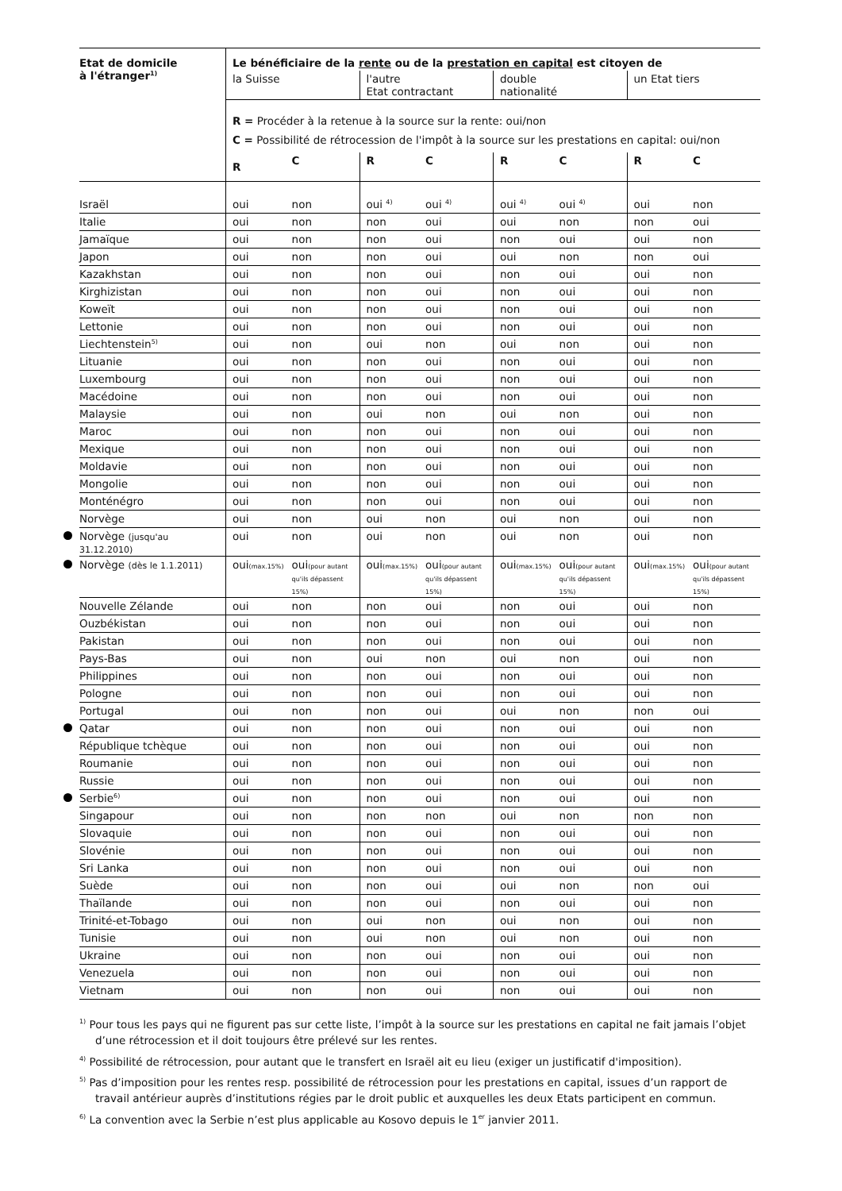| Etat de domicile à l'étranger<sup>1)</sup> | Le bénéficiaire de la rente ou de la prestation en capital est citoyen de | | | | | | | |
| --- | --- | --- | --- | --- | --- | --- | --- | --- |
| | la Suisse | | l'autre Etat contractant | | double nationalité | | un Etat tiers | |
| | R = Procéder à la retenue à la source sur la rente: oui/non C = Possibilité de rétrocession de l'impôt à la source sur les prestations en capital: oui/non | | | | | | | |
| | R | C | R | C | R | C | R | C |
| Israël | oui | non | oui <sup>4)</sup> | oui <sup>4)</sup> | oui <sup>4)</sup> | oui <sup>4)</sup> | oui | non |
| Italie | oui | non | non | oui | oui | non | non | oui |
| Jamaïque | oui | non | non | oui | non | oui | oui | non |
| Japon | oui | non | non | oui | oui | non | non | oui |
| Kazakhstan | oui | non | non | oui | non | oui | oui | non |
| Kirghizistan | oui | non | non | oui | non | oui | oui | non |
| Koweït | oui | non | non | oui | non | oui | oui | non |
| Lettonie | oui | non | non | oui | non | oui | oui | non |
| Liechtenstein<sup>5)</sup> | oui | non | oui | non | oui | non | oui | non |
| Lituanie | oui | non | non | oui | non | oui | oui | non |
| Luxembourg | oui | non | non | oui | non | oui | oui | non |
| Macédoine | oui | non | non | oui | non | oui | oui | non |
| Malaysie | oui | non | oui | non | oui | non | oui | non |
| Maroc | oui | non | non | oui | non | oui | oui | non |
| Mexique | oui | non | non | oui | non | oui | oui | non |
| Moldavie | oui | non | non | oui | non | oui | oui | non |
| Mongolie | oui | non | non | oui | non | oui | oui | non |
| Monténégro | oui | non | non | oui | non | oui | oui | non |
| Norvège | oui | non | oui | non | oui | non | oui | non |
| Norvège (jusqu'au 31.12.2010) | oui | non | oui | non | oui | non | oui | non |
| Norvège (dès le 1.1.2011) | oui (max.15%) | oui (pour autant qu'ils dépassent 15%) | oui (max.15%) | oui (pour autant qu'ils dépassent 15%) | oui (max.15%) | oui (pour autant qu'ils dépassent 15%) | oui (max.15%) | oui (pour autant qu'ils dépassent 15%) |
| Nouvelle Zélande | oui | non | non | oui | non | oui | oui | non |
| Ouzbékistan | oui | non | non | oui | non | oui | oui | non |
| Pakistan | oui | non | non | oui | non | oui | oui | non |
| Pays-Bas | oui | non | oui | non | oui | non | oui | non |
| Philippines | oui | non | non | oui | non | oui | oui | non |
| Pologne | oui | non | non | oui | non | oui | oui | non |
| Portugal | oui | non | non | oui | oui | non | non | oui |
| Qatar | oui | non | non | oui | non | oui | oui | non |
| République tchèque | oui | non | non | oui | non | oui | oui | non |
| Roumanie | oui | non | non | oui | non | oui | oui | non |
| Russie | oui | non | non | oui | non | oui | oui | non |
| Serbie<sup>6)</sup> | oui | non | non | oui | non | oui | oui | non |
| Singapour | oui | non | non | non | oui | non | non | non |
| Slovaquie | oui | non | non | oui | non | oui | oui | non |
| Slovénie | oui | non | non | oui | non | oui | oui | non |
| Sri Lanka | oui | non | non | oui | non | oui | oui | non |
| Suède | oui | non | non | oui | oui | non | non | oui |
| Thaïlande | oui | non | non | oui | non | oui | oui | non |
| Trinité-et-Tobago | oui | non | oui | non | oui | non | oui | non |
| Tunisie | oui | non | oui | non | oui | non | oui | non |
| Ukraine | oui | non | non | oui | non | oui | oui | non |
| Venezuela | oui | non | non | oui | non | oui | oui | non |
| Vietnam | oui | non | non | oui | non | oui | oui | non |
<sup>1)</sup> Pour tous les pays qui ne figurent pas sur cette liste, l’impôt à la source sur les prestations en capital ne fait jamais l’objet d’une rétrocession et il doit toujours être prélevé sur les rentes.
<sup>4)</sup> Possibilité de rétrocession, pour autant que le transfert en Israël ait eu lieu (exiger un justificatif d'imposition).
<sup>5)</sup> Pas d’imposition pour les rentes resp. possibilité de rétrocession pour les prestations en capital, issues d’un rapport de travail antérieur auprès d’institutions régies par le droit public et auxquelles les deux Etats participent en commun.
<sup>6)</sup> La convention avec la Serbie n’est plus applicable au Kosovo depuis le 1<sup>er</sup> janvier 2011.